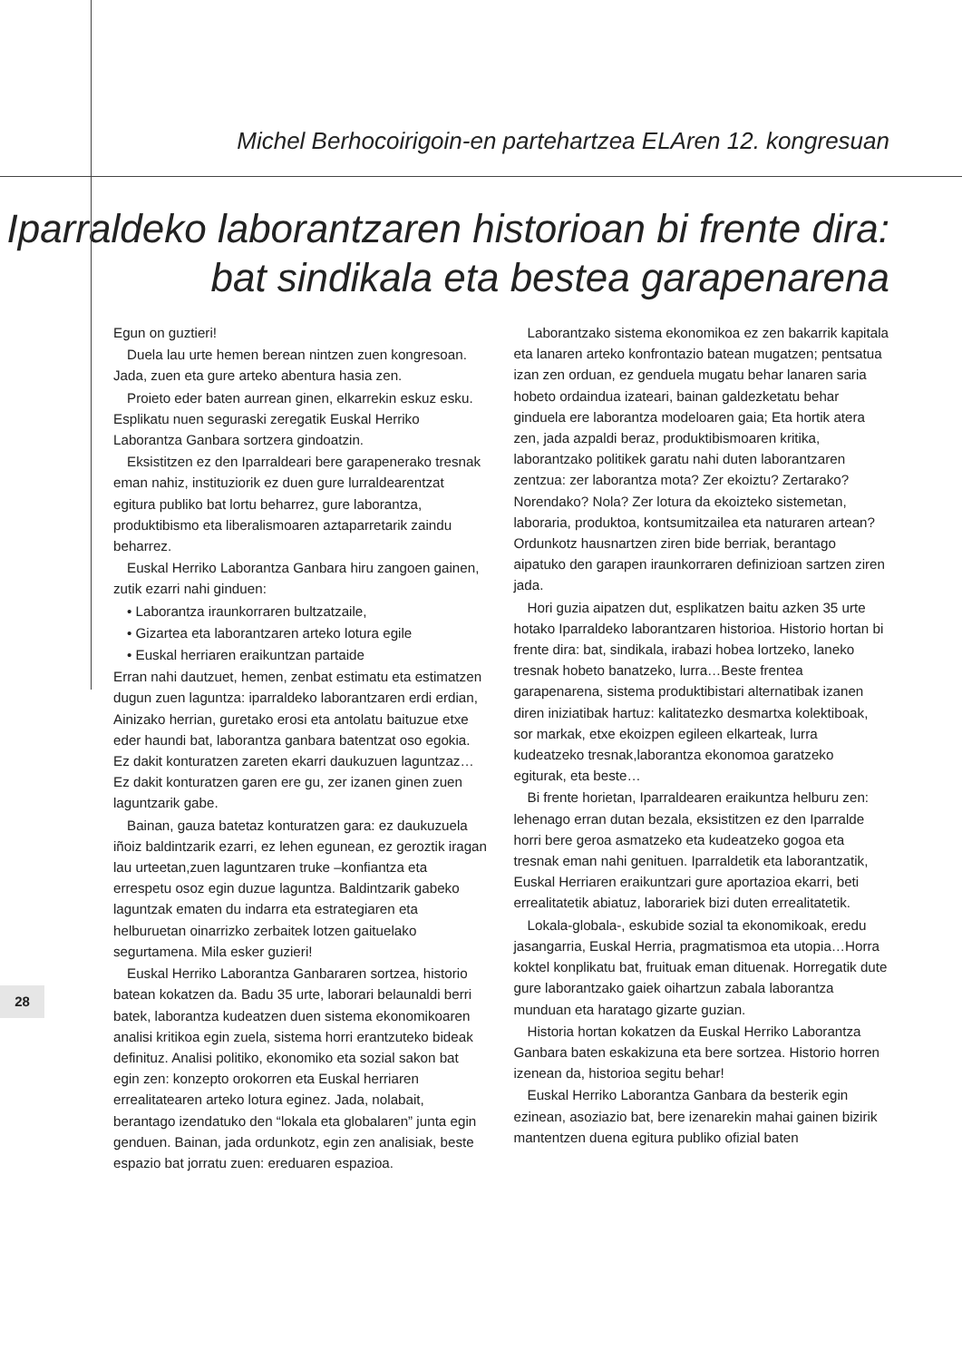Michel Berhocoirigoin-en partehartzea ELAren 12. kongresuan
Iparraldeko laborantzaren historioan bi frente dira:
bat sindikala eta bestea garapenarena
Egun on guztieri!
Duela lau urte hemen berean nintzen zuen kongresoan. Jada, zuen eta gure arteko abentura hasia zen.
Proieto eder baten aurrean ginen, elkarrekin eskuz esku. Esplikatu nuen seguraski zeregatik Euskal Herriko Laborantza Ganbara sortzera gindoatzin.
Eksistitzen ez den Iparraldeari bere garapenerako tresnak eman nahiz, instituziorik ez duen gure lurraldearentzat egitura publiko bat lortu beharrez, gure laborantza, produktibismo eta liberalismoaren aztaparretarik zaindu beharrez.
Euskal Herriko Laborantza Ganbara hiru zangoen gainen, zutik ezarri nahi ginduen:
• Laborantza iraunkorraren bultzatzaile,
• Gizartea eta laborantzaren arteko lotura egile
• Euskal herriaren eraikuntzan partaide
Erran nahi dautzuet, hemen, zenbat estimatu eta estimatzen dugun zuen laguntza: iparraldeko laborantzaren erdi erdian, Ainizako herrian, guretako erosi eta antolatu baituzue etxe eder haundi bat, laborantza ganbara batentzat oso egokia. Ez dakit konturatzen zareten ekarri daukuzuen laguntzaz…Ez dakit konturatzen garen ere gu, zer izanen ginen zuen laguntzarik gabe.
Bainan, gauza batetaz konturatzen gara: ez daukuzuela iñoiz baldintzarik ezarri, ez lehen egunean, ez geroztik iragan lau urteetan,zuen laguntzaren truke –konfiantza eta errespetu osoz egin duzue laguntza. Baldintzarik gabeko laguntzak ematen du indarra eta estrategiaren eta helburuetan oinarrizko zerbaitek lotzen gaituelako segurtamena. Mila esker guzieri!
Euskal Herriko Laborantza Ganbararen sortzea, historio batean kokatzen da. Badu 35 urte, laborari belaunaldi berri batek, laborantza kudeatzen duen sistema ekonomikoaren analisi kritikoa egin zuela, sistema horri erantzuteko bideak definituz. Analisi politiko, ekonomiko eta sozial sakon bat egin zen: konzepto orokorren eta Euskal herriaren errealitatearen arteko lotura eginez. Jada, nolabait, berantago izendatuko den “lokala eta globalaren” junta egin genduen. Bainan, jada ordunkotz, egin zen analisiak, beste espazio bat jorratu zuen: ereduaren espazioa.
Laborantzako sistema ekonomikoa ez zen bakarrik kapitala eta lanaren arteko konfrontazio batean mugatzen; pentsatua izan zen orduan, ez genduela mugatu behar lanaren saria hobeto ordaindua izateari, bainan galdezketatu behar ginduela ere laborantza modeloaren gaia; Eta hortik atera zen, jada azpaldi beraz, produktibismoaren kritika, laborantzako politikek garatu nahi duten laborantzaren zentzua: zer laborantza mota? Zer ekoiztu? Zertarako? Norendako? Nola? Zer lotura da ekoizteko sistemetan, laboraria, produktoa, kontsumitzailea eta naturaren artean? Ordunkotz hausnartzen ziren bide berriak, berantago aipatuko den garapen iraunkorraren definizioan sartzen ziren jada.
Hori guzia aipatzen dut, esplikatzen baitu azken 35 urte hotako Iparraldeko laborantzaren historioa. Historio hortan bi frente dira: bat, sindikala, irabazi hobea lortzeko, laneko tresnak hobeto banatzeko, lurra…Beste frentea garapenarena, sistema produktibistari alternatibak izanen diren iniziatibak hartuz: kalitatezko desmartxa kolektiboak, sor markak, etxe ekoizpen egileen elkarteak, lurra kudeatzeko tresnak,laborantza ekonomoa garatzeko egiturak, eta beste…
Bi frente horietan, Iparraldearen eraikuntza helburu zen: lehenago erran dutan bezala, eksistitzen ez den Iparralde horri bere geroa asmatzeko eta kudeatzeko gogoa eta tresnak eman nahi genituen. Iparraldetik eta laborantzatik, Euskal Herriaren eraikuntzari gure aportazioa ekarri, beti errealitatetik abiatuz, laborariek bizi duten errealitatetik.
Lokala-globala-, eskubide sozial ta ekonomikoak, eredu jasangarria, Euskal Herria, pragmatismoa eta utopia…Horra koktel konplikatu bat, fruituak eman dituenak. Horregatik dute gure laborantzako gaiek oihartzun zabala laborantza munduan eta haratago gizarte guzian.
Historia hortan kokatzen da Euskal Herriko Laborantza Ganbara baten eskakizuna eta bere sortzea. Historio horren izenean da, historioa segitu behar!
Euskal Herriko Laborantza Ganbara da besterik egin ezinean, asoziazio bat, bere izenarekin mahai gainen bizirik mantentzen duena egitura publiko ofizial baten
28